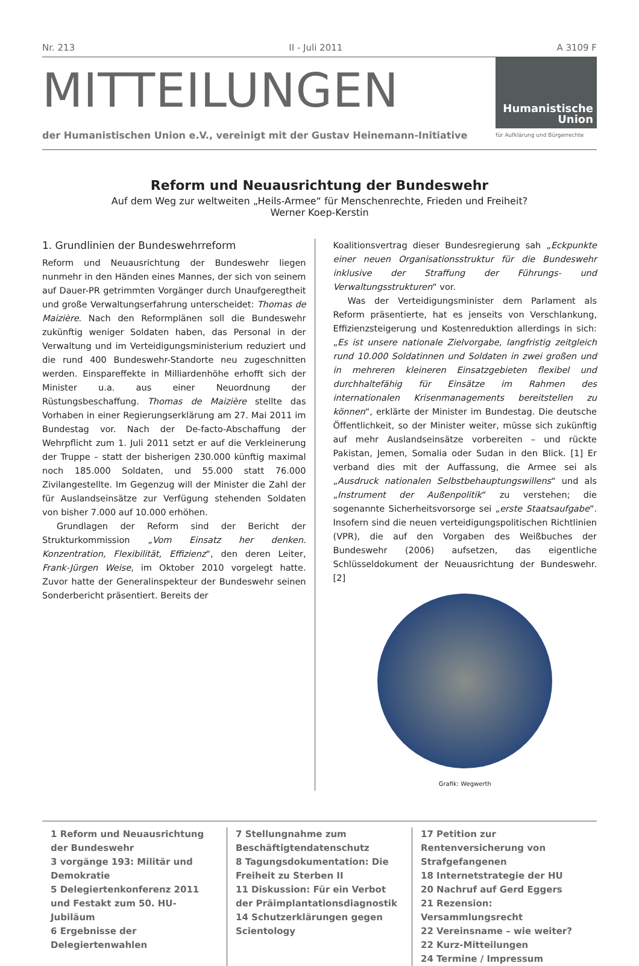Nr. 213 II - Juli 2011 A 3109 F
MITTEILUNGEN
der Humanistischen Union e.V., vereinigt mit der Gustav Heinemann-Initiative
Humanistische
Union
für Aufklärung und Bürgerrechte
Reform und Neuausrichtung der Bundeswehr
Auf dem Weg zur weltweiten „Heils-Armee“ für Menschenrechte, Frieden und Freiheit?
Werner Koep-Kerstin
1. Grundlinien der Bundeswehrreform
Reform und Neuausrichtung der Bundeswehr liegen nunmehr in den Händen eines Mannes, der sich von seinem auf Dauer-PR getrimmten Vorgänger durch Unaufgeregtheit und große Verwaltungserfahrung unterscheidet: Thomas de Maizière. Nach den Reformplänen soll die Bundeswehr zukünftig weniger Soldaten haben, das Personal in der Verwaltung und im Verteidigungsministerium reduziert und die rund 400 Bundeswehr-Standorte neu zugeschnitten werden. Einspareffekte in Milliardenhöhe erhofft sich der Minister u.a. aus einer Neuordnung der Rüstungsbeschaffung. Thomas de Maizière stellte das Vorhaben in einer Regierungserklärung am 27. Mai 2011 im Bundestag vor. Nach der De-facto-Abschaffung der Wehrpflicht zum 1. Juli 2011 setzt er auf die Verkleinerung der Truppe – statt der bisherigen 230.000 künftig maximal noch 185.000 Soldaten, und 55.000 statt 76.000 Zivilangestellte. Im Gegenzug will der Minister die Zahl der für Auslandseinsätze zur Verfügung stehenden Soldaten von bisher 7.000 auf 10.000 erhöhen.
Grundlagen der Reform sind der Bericht der Strukturkommission „Vom Einsatz her denken. Konzentration, Flexibilität, Effizienz“, den deren Leiter, Frank-Jürgen Weise, im Oktober 2010 vorgelegt hatte. Zuvor hatte der Generalinspekteur der Bundeswehr seinen Sonderbericht präsentiert. Bereits der
Koalitionsvertrag dieser Bundesregierung sah „Eckpunkte einer neuen Organisationsstruktur für die Bundeswehr inklusive der Straffung der Führungs- und Verwaltungsstrukturen“ vor.
Was der Verteidigungsminister dem Parlament als Reform präsentierte, hat es jenseits von Verschlankung, Effizienzsteigerung und Kostenreduktion allerdings in sich: „Es ist unsere nationale Zielvorgabe, langfristig zeitgleich rund 10.000 Soldatinnen und Soldaten in zwei großen und in mehreren kleineren Einsatzgebieten flexibel und durchhaltefähig für Einsätze im Rahmen des internationalen Krisenmanagements bereitstellen zu können“, erklärte der Minister im Bundestag. Die deutsche Öffentlichkeit, so der Minister weiter, müsse sich zukünftig auf mehr Auslandseinsätze vorbereiten – und rückte Pakistan, Jemen, Somalia oder Sudan in den Blick. [1] Er verband dies mit der Auffassung, die Armee sei als „Ausdruck nationalen Selbstbehauptungswillens“ und als „Instrument der Außenpolitik“ zu verstehen; die sogenannte Sicherheitsvorsorge sei „erste Staatsaufgabe“. Insofern sind die neuen verteidigungspolitischen Richtlinien (VPR), die auf den Vorgaben des Weißbuches der Bundeswehr (2006) aufsetzen, das eigentliche Schlüsseldokument der Neuausrichtung der Bundeswehr. [2]
Grafik: Wegwerth
1 Reform und Neuausrichtung der Bundeswehr
3 vorgänge 193: Militär und Demokratie
5 Delegiertenkonferenz 2011 und Festakt zum 50. HU-Jubiläum
6 Ergebnisse der Delegiertenwahlen
7 Stellungnahme zum Beschäftigtendatenschutz
8 Tagungsdokumentation: Die Freiheit zu Sterben II
11 Diskussion: Für ein Verbot der Präimplantationsdiagnostik
14 Schutzerklärungen gegen Scientology
17 Petition zur Rentenversicherung von Strafgefangenen
18 Internetstrategie der HU
20 Nachruf auf Gerd Eggers
21 Rezension: Versammlungsrecht
22 Vereinsname – wie weiter?
22 Kurz-Mitteilungen
24 Termine / Impressum